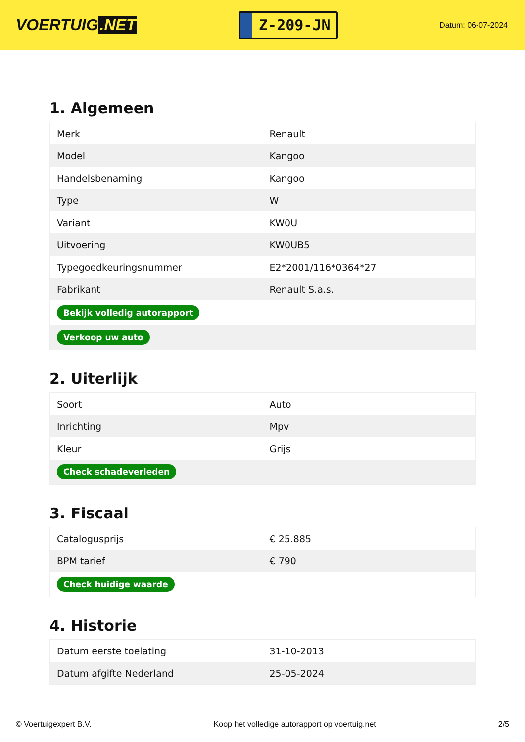VOERTUIG.NET
Z-209-JN
Datum: 06-07-2024
1. Algemeen
| Merk | Renault |
| Model | Kangoo |
| Handelsbenaming | Kangoo |
| Type | W |
| Variant | KW0U |
| Uitvoering | KW0UB5 |
| Typegoedkeuringsnummer | E2*2001/116*0364*27 |
| Fabrikant | Renault S.a.s. |
| Bekijk volledig autorapport | |
| Verkoop uw auto | |
2. Uiterlijk
| Soort | Auto |
| Inrichting | Mpv |
| Kleur | Grijs |
| Check schadeverleden | |
3. Fiscaal
| Catalogusprijs | € 25.885 |
| BPM tarief | € 790 |
| Check huidige waarde | |
4. Historie
| Datum eerste toelating | 31-10-2013 |
| Datum afgifte Nederland | 25-05-2024 |
© Voertuigexpert B.V. Koop het volledige autorapport op voertuig.net 2/5